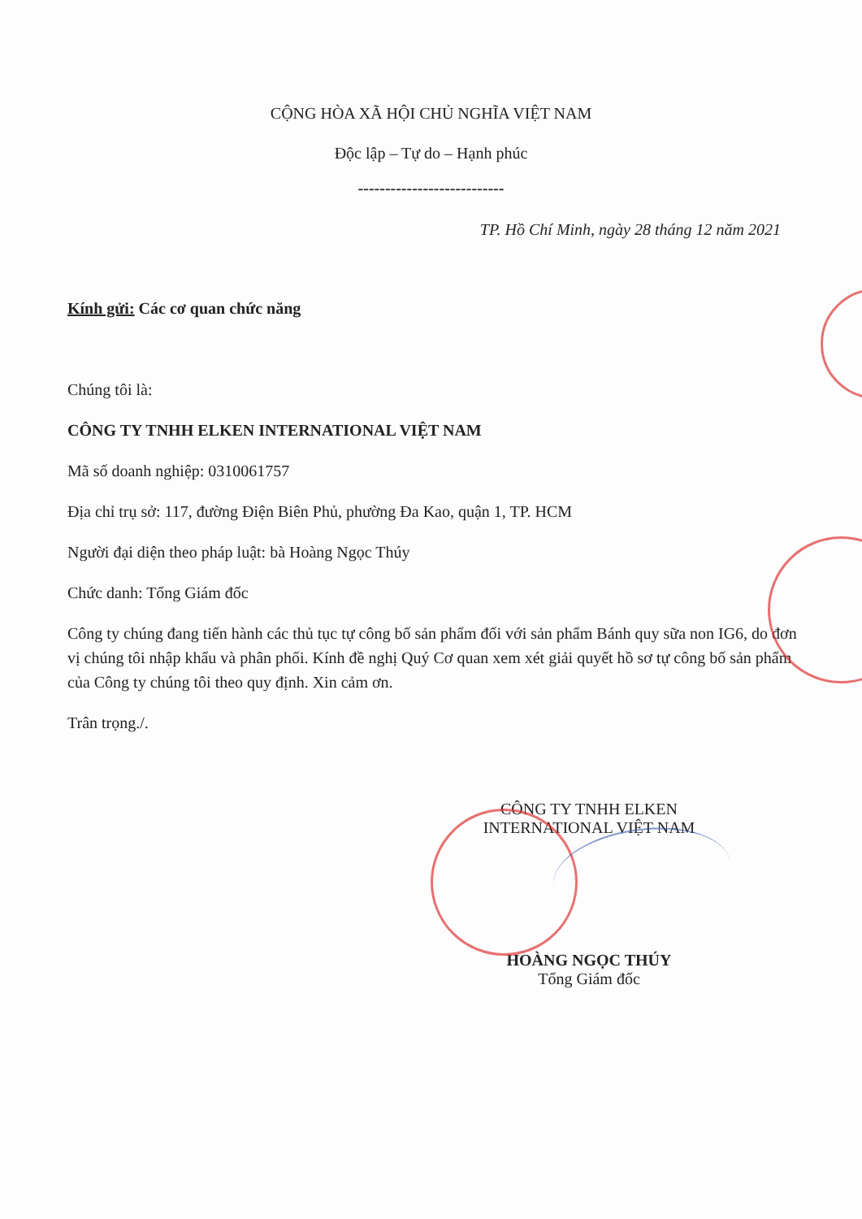CỘNG HÒA XÃ HỘI CHỦ NGHĨA VIỆT NAM
Độc lập – Tự do – Hạnh phúc
---------------------------
TP. Hồ Chí Minh, ngày 28 tháng 12 năm 2021
Kính gửi: Các cơ quan chức năng
Chúng tôi là:
CÔNG TY TNHH ELKEN INTERNATIONAL VIỆT NAM
Mã số doanh nghiệp: 0310061757
Địa chỉ trụ sở: 117, đường Điện Biên Phủ, phường Đa Kao, quận 1, TP. HCM
Người đại diện theo pháp luật: bà Hoàng Ngọc Thúy
Chức danh: Tổng Giám đốc
Công ty chúng đang tiến hành các thủ tục tự công bố sản phẩm đối với sản phẩm Bánh quy sữa non IG6, do đơn vị chúng tôi nhập khẩu và phân phối. Kính đề nghị Quý Cơ quan xem xét giải quyết hồ sơ tự công bố sản phẩm của Công ty chúng tôi theo quy định. Xin cảm ơn.
Trân trọng./.
CÔNG TY TNHH ELKEN INTERNATIONAL VIỆT NAM
HOÀNG NGỌC THÚY
Tổng Giám đốc